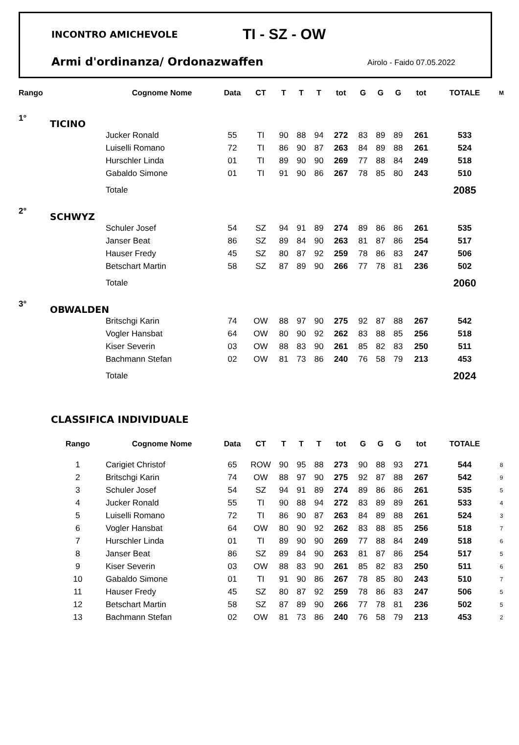INCONTRO AMICHEVOLE TI - SZ - OW
Armi d'ordinanza/ Ordonazwaffen Airolo - Faido 07.05.2022
| Rango | | Cognome Nome | Data | CT | T | T | T | tot | G | G | G | tot | TOTALE | M |
| --- | --- | --- | --- | --- | --- | --- | --- | --- | --- | --- | --- | --- | --- | --- |
| 1° | TICINO | | | | | | | | | | | | | |
| | | Jucker Ronald | 55 | TI | 90 | 88 | 94 | 272 | 83 | 89 | 89 | 261 | 533 | |
| | | Luiselli Romano | 72 | TI | 86 | 90 | 87 | 263 | 84 | 89 | 88 | 261 | 524 | |
| | | Hurschler Linda | 01 | TI | 89 | 90 | 90 | 269 | 77 | 88 | 84 | 249 | 518 | |
| | | Gabaldo Simone | 01 | TI | 91 | 90 | 86 | 267 | 78 | 85 | 80 | 243 | 510 | |
| | | Totale | | | | | | | | | | | 2085 | |
| 2° | SCHWYZ | | | | | | | | | | | | | |
| | | Schuler Josef | 54 | SZ | 94 | 91 | 89 | 274 | 89 | 86 | 86 | 261 | 535 | |
| | | Janser Beat | 86 | SZ | 89 | 84 | 90 | 263 | 81 | 87 | 86 | 254 | 517 | |
| | | Hauser Fredy | 45 | SZ | 80 | 87 | 92 | 259 | 78 | 86 | 83 | 247 | 506 | |
| | | Betschart Martin | 58 | SZ | 87 | 89 | 90 | 266 | 77 | 78 | 81 | 236 | 502 | |
| | | Totale | | | | | | | | | | | 2060 | |
| 3° | OBWALDEN | | | | | | | | | | | | | |
| | | Britschgi Karin | 74 | OW | 88 | 97 | 90 | 275 | 92 | 87 | 88 | 267 | 542 | |
| | | Vogler Hansbat | 64 | OW | 80 | 90 | 92 | 262 | 83 | 88 | 85 | 256 | 518 | |
| | | Kiser Severin | 03 | OW | 88 | 83 | 90 | 261 | 85 | 82 | 83 | 250 | 511 | |
| | | Bachmann Stefan | 02 | OW | 81 | 73 | 86 | 240 | 76 | 58 | 79 | 213 | 453 | |
| | | Totale | | | | | | | | | | | 2024 | |
CLASSIFICA INDIVIDUALE
| | Rango | Cognome Nome | Data | CT | T | T | T | tot | G | G | G | tot | TOTALE | |
| --- | --- | --- | --- | --- | --- | --- | --- | --- | --- | --- | --- | --- | --- | --- |
| | 1 | Carigiet Christof | 65 | ROW | 90 | 95 | 88 | 273 | 90 | 88 | 93 | 271 | 544 | 8 |
| | 2 | Britschgi Karin | 74 | OW | 88 | 97 | 90 | 275 | 92 | 87 | 88 | 267 | 542 | 9 |
| | 3 | Schuler Josef | 54 | SZ | 94 | 91 | 89 | 274 | 89 | 86 | 86 | 261 | 535 | 5 |
| | 4 | Jucker Ronald | 55 | TI | 90 | 88 | 94 | 272 | 83 | 89 | 89 | 261 | 533 | 4 |
| | 5 | Luiselli Romano | 72 | TI | 86 | 90 | 87 | 263 | 84 | 89 | 88 | 261 | 524 | 3 |
| | 6 | Vogler Hansbat | 64 | OW | 80 | 90 | 92 | 262 | 83 | 88 | 85 | 256 | 518 | 7 |
| | 7 | Hurschler Linda | 01 | TI | 89 | 90 | 90 | 269 | 77 | 88 | 84 | 249 | 518 | 6 |
| | 8 | Janser Beat | 86 | SZ | 89 | 84 | 90 | 263 | 81 | 87 | 86 | 254 | 517 | 5 |
| | 9 | Kiser Severin | 03 | OW | 88 | 83 | 90 | 261 | 85 | 82 | 83 | 250 | 511 | 6 |
| | 10 | Gabaldo Simone | 01 | TI | 91 | 90 | 86 | 267 | 78 | 85 | 80 | 243 | 510 | 7 |
| | 11 | Hauser Fredy | 45 | SZ | 80 | 87 | 92 | 259 | 78 | 86 | 83 | 247 | 506 | 5 |
| | 12 | Betschart Martin | 58 | SZ | 87 | 89 | 90 | 266 | 77 | 78 | 81 | 236 | 502 | 5 |
| | 13 | Bachmann Stefan | 02 | OW | 81 | 73 | 86 | 240 | 76 | 58 | 79 | 213 | 453 | 2 |